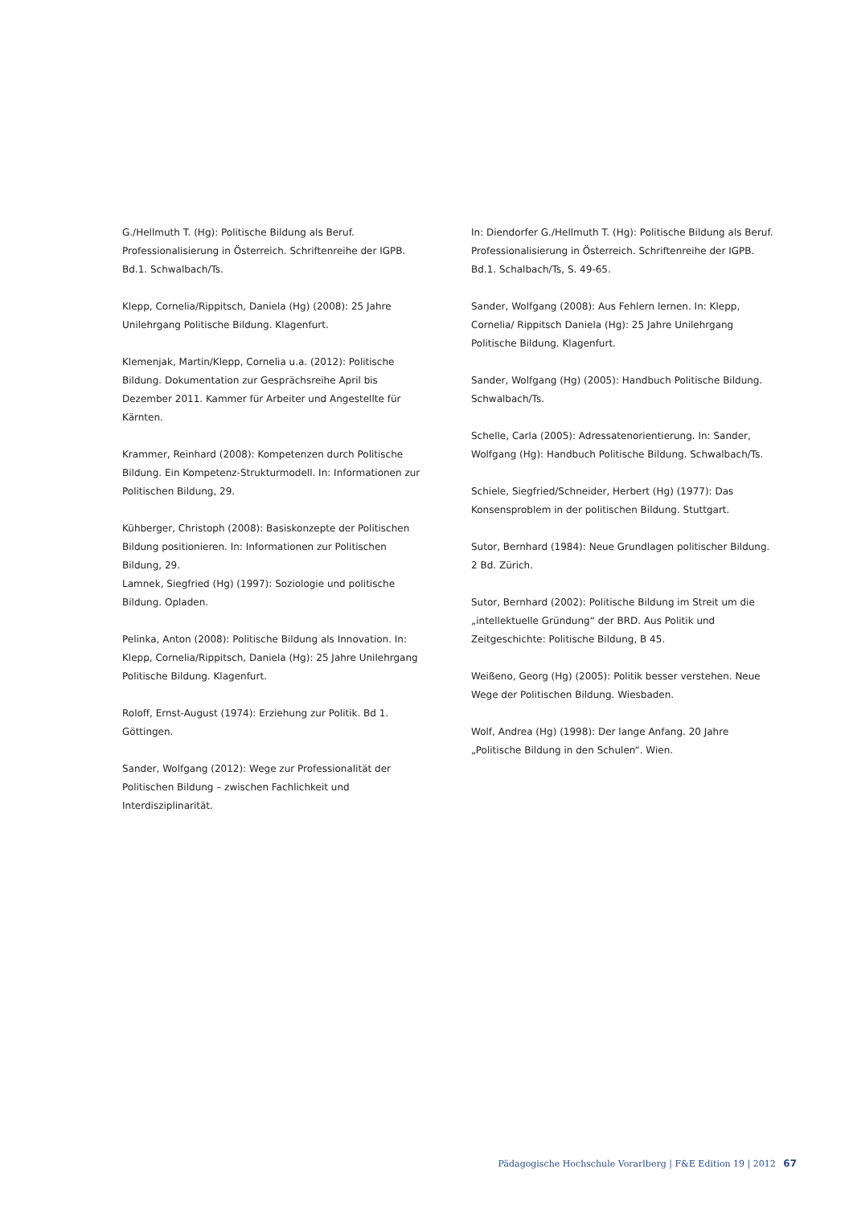G./Hellmuth T. (Hg): Politische Bildung als Beruf. Professionalisierung in Österreich. Schriftenreihe der IGPB. Bd.1. Schwalbach/Ts.
Klepp, Cornelia/Rippitsch, Daniela (Hg) (2008): 25 Jahre Unilehrgang Politische Bildung. Klagenfurt.
Klemenjak, Martin/Klepp, Cornelia u.a. (2012): Politische Bildung. Dokumentation zur Gesprächsreihe April bis Dezember 2011. Kammer für Arbeiter und Angestellte für Kärnten.
Krammer, Reinhard (2008): Kompetenzen durch Politische Bildung. Ein Kompetenz-Strukturmodell. In: Informationen zur Politischen Bildung, 29.
Kühberger, Christoph (2008): Basiskonzepte der Politischen Bildung positionieren. In: Informationen zur Politischen Bildung, 29.
Lamnek, Siegfried (Hg) (1997): Soziologie und politische Bildung. Opladen.
Pelinka, Anton (2008): Politische Bildung als Innovation. In: Klepp, Cornelia/Rippitsch, Daniela (Hg): 25 Jahre Unilehrgang Politische Bildung. Klagenfurt.
Roloff, Ernst-August (1974): Erziehung zur Politik. Bd 1. Göttingen.
Sander, Wolfgang (2012): Wege zur Professionalität der Politischen Bildung – zwischen Fachlichkeit und Interdisziplinarität.
In: Diendorfer G./Hellmuth T. (Hg): Politische Bildung als Beruf. Professionalisierung in Österreich. Schriftenreihe der IGPB. Bd.1. Schalbach/Ts, S. 49-65.
Sander, Wolfgang (2008): Aus Fehlern lernen. In: Klepp, Cornelia/ Rippitsch Daniela (Hg): 25 Jahre Unilehrgang Politische Bildung. Klagenfurt.
Sander, Wolfgang (Hg) (2005): Handbuch Politische Bildung. Schwalbach/Ts.
Schelle, Carla (2005): Adressatenorientierung. In: Sander, Wolfgang (Hg): Handbuch Politische Bildung. Schwalbach/Ts.
Schiele, Siegfried/Schneider, Herbert (Hg) (1977): Das Konsensproblem in der politischen Bildung. Stuttgart.
Sutor, Bernhard (1984): Neue Grundlagen politischer Bildung. 2 Bd. Zürich.
Sutor, Bernhard (2002): Politische Bildung im Streit um die „intellektuelle Gründung“ der BRD. Aus Politik und Zeitgeschichte: Politische Bildung, B 45.
Weißeno, Georg (Hg) (2005): Politik besser verstehen. Neue Wege der Politischen Bildung. Wiesbaden.
Wolf, Andrea (Hg) (1998): Der lange Anfang. 20 Jahre „Politische Bildung in den Schulen“. Wien.
Pädagogische Hochschule Vorarlberg | F&E Edition 19 | 2012 67